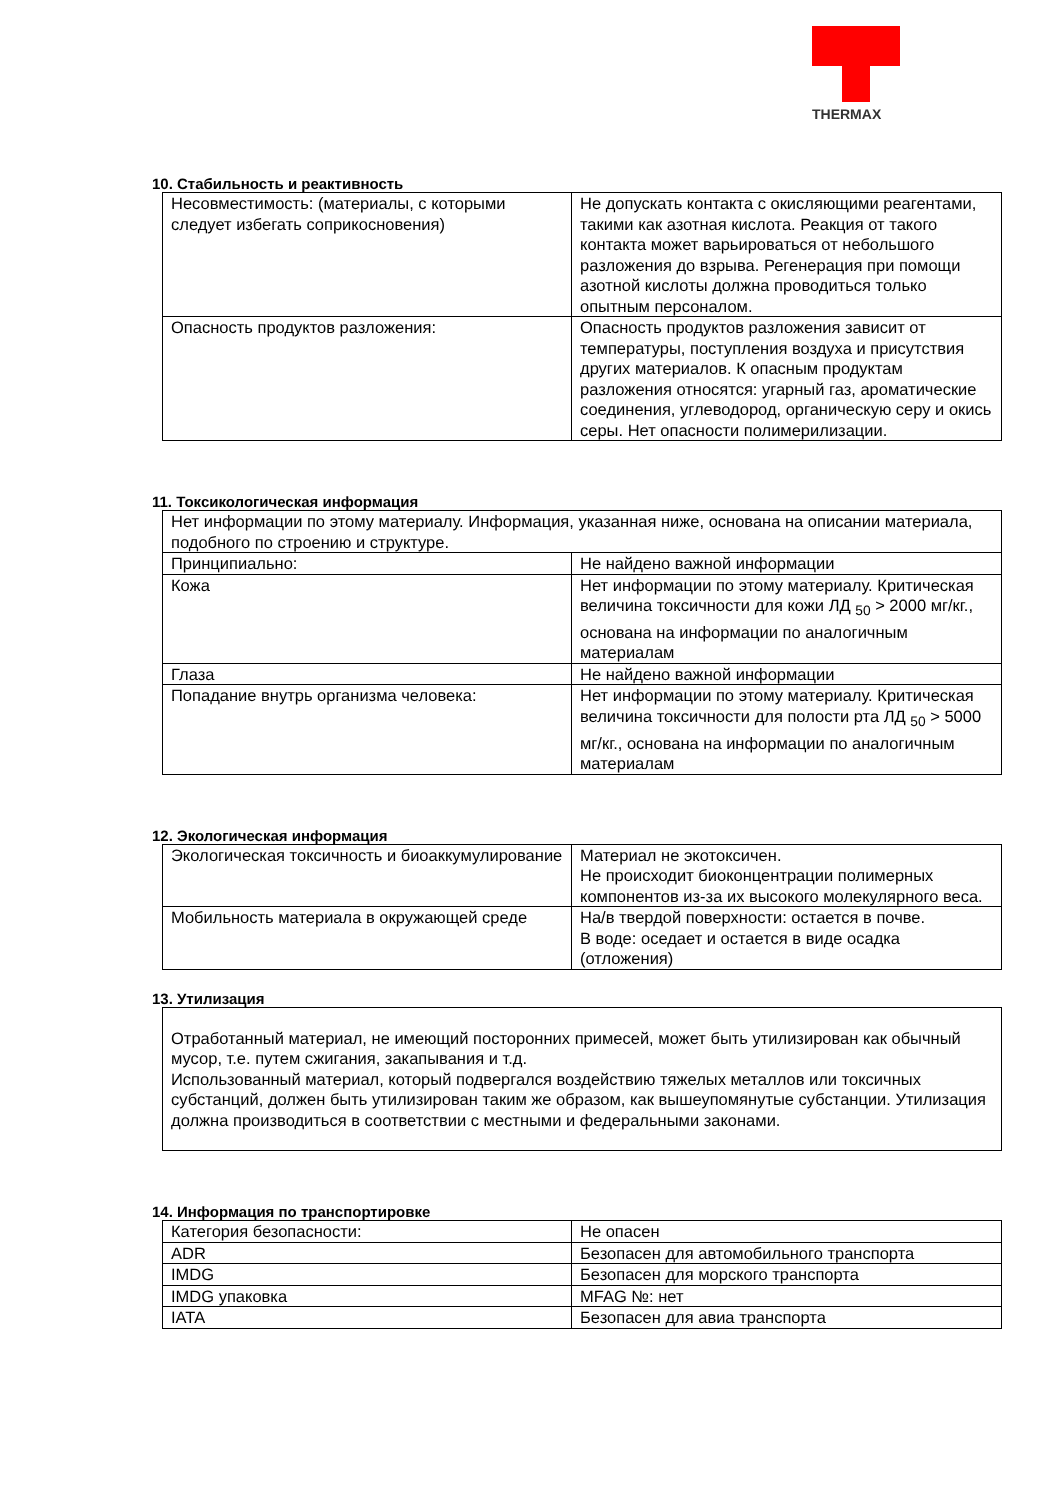THERMAX
10. Стабильность и реактивность
| Несовместимость: (материалы, с которыми следует избегать соприкосновения) | Не допускать контакта с окисляющими реагентами, такими как азотная кислота. Реакция от такого контакта может варьироваться от небольшого разложения до взрыва. Регенерация при помощи азотной кислоты должна проводиться только опытным персоналом. |
| Опасность продуктов разложения: | Опасность продуктов разложения зависит от температуры, поступления воздуха и присутствия других материалов. К опасным продуктам разложения относятся: угарный газ, ароматические соединения, углеводород, органическую серу и окись серы. Нет опасности полимерилизации. |
11. Токсикологическая информация
| Нет информации по этому материалу. Информация, указанная ниже, основана на описании материала, подобного по строению и структуре. | |
| Принципиально: | Не найдено важной информации |
| Кожа | Нет информации по этому материалу. Критическая величина токсичности для кожи ЛД <sub>50</sub> > 2000 мг/кг., основана на информации по аналогичным материалам |
| Глаза | Не найдено важной информации |
| Попадание внутрь организма человека: | Нет информации по этому материалу. Критическая величина токсичности для полости рта ЛД <sub>50</sub> > 5000 мг/кг., основана на информации по аналогичным материалам |
12. Экологическая информация
| Экологическая токсичность и биоаккумулирование | Материал не экотоксичен. Не происходит биоконцентрации полимерных компонентов из-за их высокого молекулярного веса. |
| Мобильность материала в окружающей среде | На/в твердой поверхности: остается в почве. В воде: оседает и остается в виде осадка (отложения) |
13. Утилизация
| Отработанный материал, не имеющий посторонних примесей, может быть утилизирован как обычный мусор, т.е. путем сжигания, закапывания и т.д. Использованный материал, который подвергался воздействию тяжелых металлов или токсичных субстанций, должен быть утилизирован таким же образом, как вышеупомянутые субстанции. Утилизация должна производиться в соответствии с местными и федеральными законами. |
14. Информация по транспортировке
| Категория безопасности: | Не опасен |
| ADR | Безопасен для автомобильного транспорта |
| IMDG | Безопасен для морского транспорта |
| IMDG упаковка | MFAG №: нет |
| IATA | Безопасен для авиа транспорта |